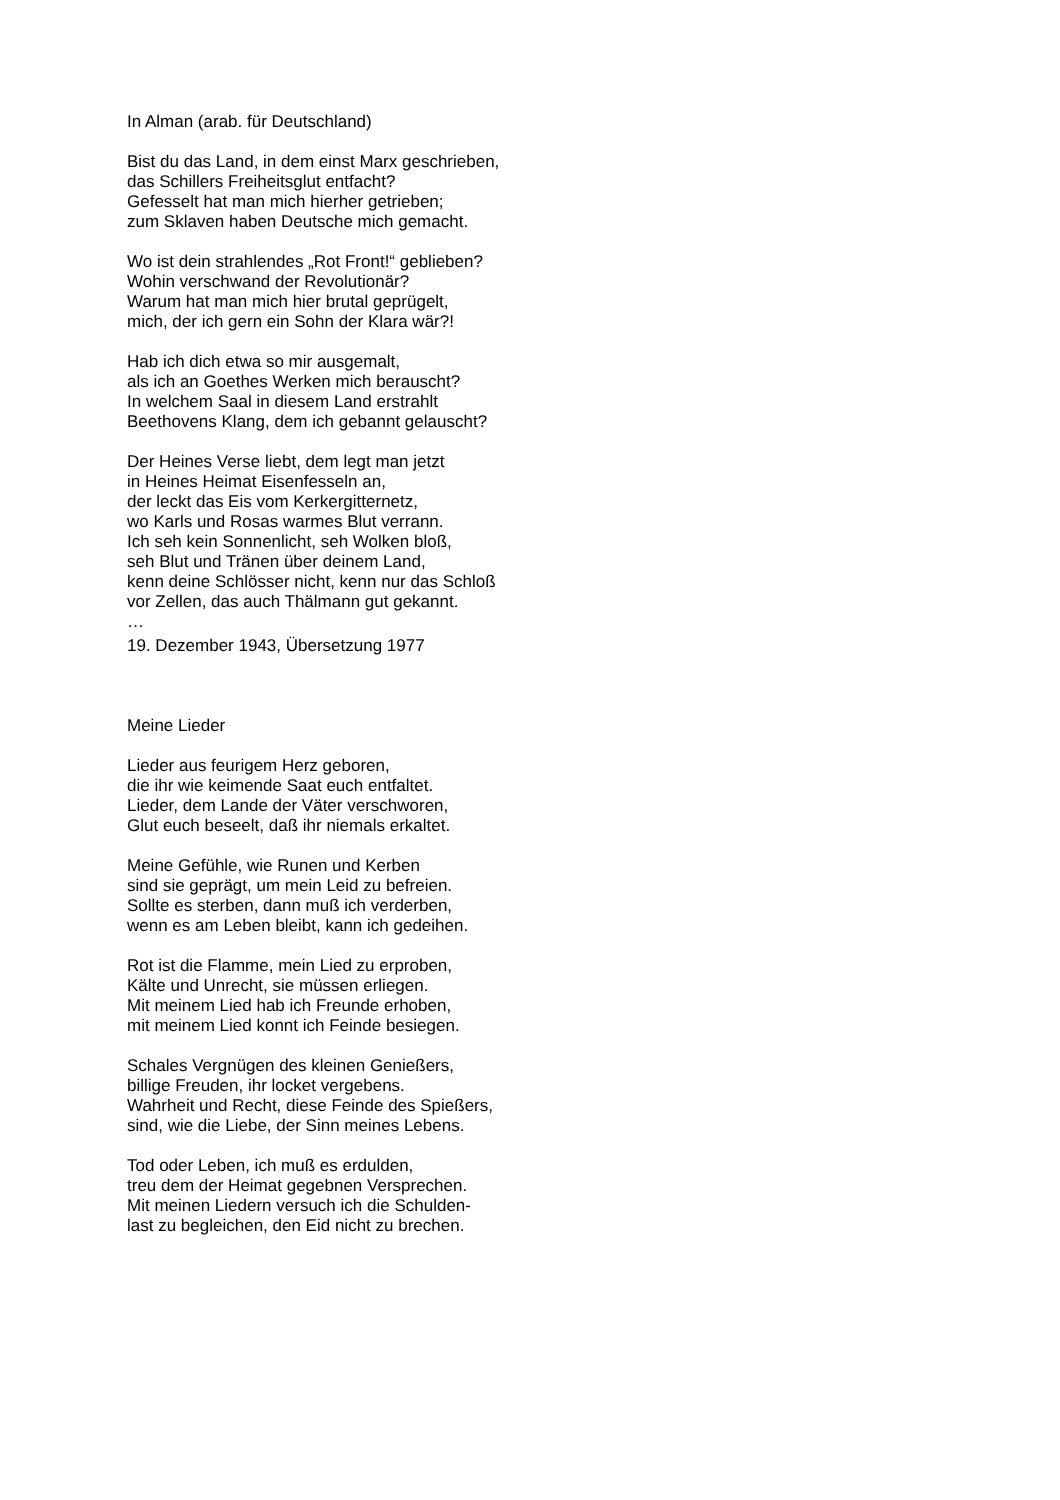In Alman (arab. für Deutschland)
Bist du das Land, in dem einst Marx geschrieben,
das Schillers Freiheitsglut entfacht?
Gefesselt hat man mich hierher getrieben;
zum Sklaven haben Deutsche mich gemacht.
Wo ist dein strahlendes „Rot Front!“ geblieben?
Wohin verschwand der Revolutionär?
Warum hat man mich hier brutal geprügelt,
mich, der ich gern ein Sohn der Klara wär?!
Hab ich dich etwa so mir ausgemalt,
als ich an Goethes Werken mich berauscht?
In welchem Saal in diesem Land erstrahlt
Beethovens Klang, dem ich gebannt gelauscht?
Der Heines Verse liebt, dem legt man jetzt
in Heines Heimat Eisenfesseln an,
der leckt das Eis vom Kerkergitternetz,
wo Karls und Rosas warmes Blut verrann.
Ich seh kein Sonnenlicht, seh Wolken bloß,
seh Blut und Tränen über deinem Land,
kenn deine Schlösser nicht, kenn nur das Schloß
vor Zellen, das auch Thälmann gut gekannt.
…
19. Dezember 1943, Übersetzung 1977
Meine Lieder
Lieder aus feurigem Herz geboren,
die ihr wie keimende Saat euch entfaltet.
Lieder, dem Lande der Väter verschworen,
Glut euch beseelt, daß ihr niemals erkaltet.
Meine Gefühle, wie Runen und Kerben
sind sie geprägt, um mein Leid zu befreien.
Sollte es sterben, dann muß ich verderben,
wenn es am Leben bleibt, kann ich gedeihen.
Rot ist die Flamme, mein Lied zu erproben,
Kälte und Unrecht, sie müssen erliegen.
Mit meinem Lied hab ich Freunde erhoben,
mit meinem Lied konnt ich Feinde besiegen.
Schales Vergnügen des kleinen Genießers,
billige Freuden, ihr locket vergebens.
Wahrheit und Recht, diese Feinde des Spießers,
sind, wie die Liebe, der Sinn meines Lebens.
Tod oder Leben, ich muß es erdulden,
treu dem der Heimat gegebnen Versprechen.
Mit meinen Liedern versuch ich die Schulden-
last zu begleichen, den Eid nicht zu brechen.